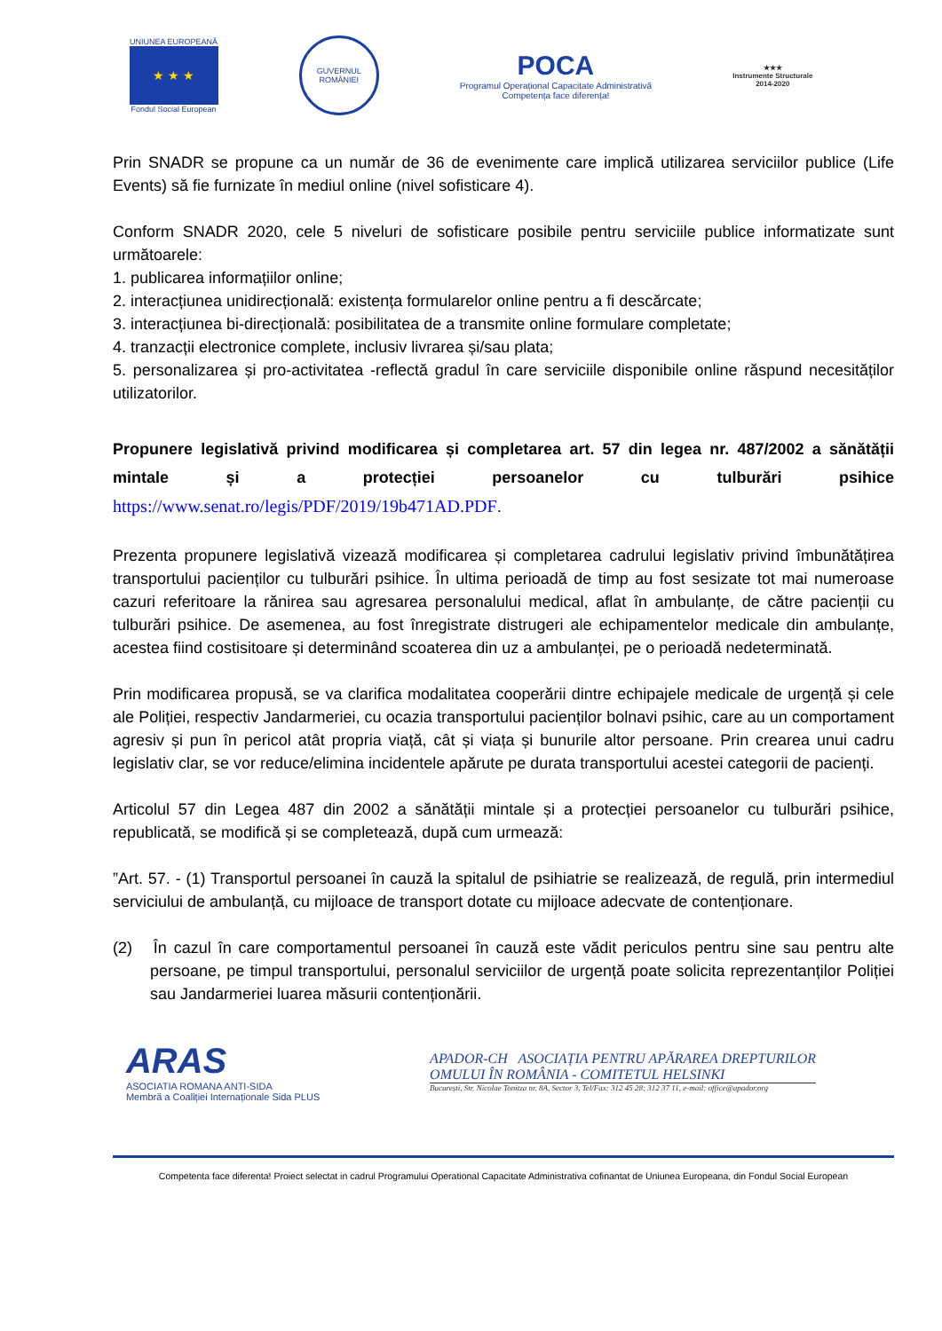UNIUNEA EUROPEANĂ
★ ★ ★
Fondul Social European
GUVERNUL
ROMÂNIEI
POCA
Programul Operațional Capacitate Administrativă
Competența face diferența!
★★★
Instrumente Structurale
2014-2020
Prin SNADR se propune ca un număr de 36 de evenimente care implică utilizarea serviciilor publice (Life Events) să fie furnizate în mediul online (nivel sofisticare 4).
Conform SNADR 2020, cele 5 niveluri de sofisticare posibile pentru serviciile publice informatizate sunt următoarele:
1. publicarea informațiilor online;
2. interacțiunea unidirecțională: existența formularelor online pentru a fi descărcate;
3. interacțiunea bi-direcțională: posibilitatea de a transmite online formulare completate;
4. tranzacții electronice complete, inclusiv livrarea și/sau plata;
5. personalizarea și pro-activitatea -reflectă gradul în care serviciile disponibile online răspund necesităților utilizatorilor.
Propunere legislativă privind modificarea și completarea art. 57 din legea nr. 487/2002 a sănătății mintale și a protecției persoanelor cu tulburări psihice https://www.senat.ro/legis/PDF/2019/19b471AD.PDF.
Prezenta propunere legislativă vizează modificarea și completarea cadrului legislativ privind îmbunătățirea transportului pacienților cu tulburări psihice. În ultima perioadă de timp au fost sesizate tot mai numeroase cazuri referitoare la rănirea sau agresarea personalului medical, aflat în ambulanțe, de către pacienții cu tulburări psihice. De asemenea, au fost înregistrate distrugeri ale echipamentelor medicale din ambulanțe, acestea fiind costisitoare și determinând scoaterea din uz a ambulanței, pe o perioadă nedeterminată.
Prin modificarea propusă, se va clarifica modalitatea cooperării dintre echipajele medicale de urgență și cele ale Poliției, respectiv Jandarmeriei, cu ocazia transportului pacienților bolnavi psihic, care au un comportament agresiv și pun în pericol atât propria viață, cât și viața și bunurile altor persoane. Prin crearea unui cadru legislativ clar, se vor reduce/elimina incidentele apărute pe durata transportului acestei categorii de pacienți.
Articolul 57 din Legea 487 din 2002 a sănătății mintale și a protecției persoanelor cu tulburări psihice, republicată, se modifică și se completează, după cum urmează:
”Art. 57. - (1) Transportul persoanei în cauză la spitalul de psihiatrie se realizează, de regulă, prin intermediul serviciului de ambulanță, cu mijloace de transport dotate cu mijloace adecvate de contenționare.
(2) În cazul în care comportamentul persoanei în cauză este vădit periculos pentru sine sau pentru alte persoane, pe timpul transportului, personalul serviciilor de urgență poate solicita reprezentanților Poliției sau Jandarmeriei luarea măsurii contenționării.
ARAS
ASOCIATIA ROMANA ANTI-SIDA
Membră a Coaliției Internaționale Sida PLUS
APADOR-CH ASOCIAȚIA PENTRU APĂRAREA DREPTURILOR
OMULUI ÎN ROMÂNIA - COMITETUL HELSINKI
București, Str. Nicolae Tonitza nr. 8A, Sector 3, Tel/Fax: 312 45 28; 312 37 11, e-mail: office@apador.org
Competenta face diferenta! Proiect selectat in cadrul Programului Operational Capacitate Administrativa cofinantat de Uniunea Europeana, din Fondul Social European